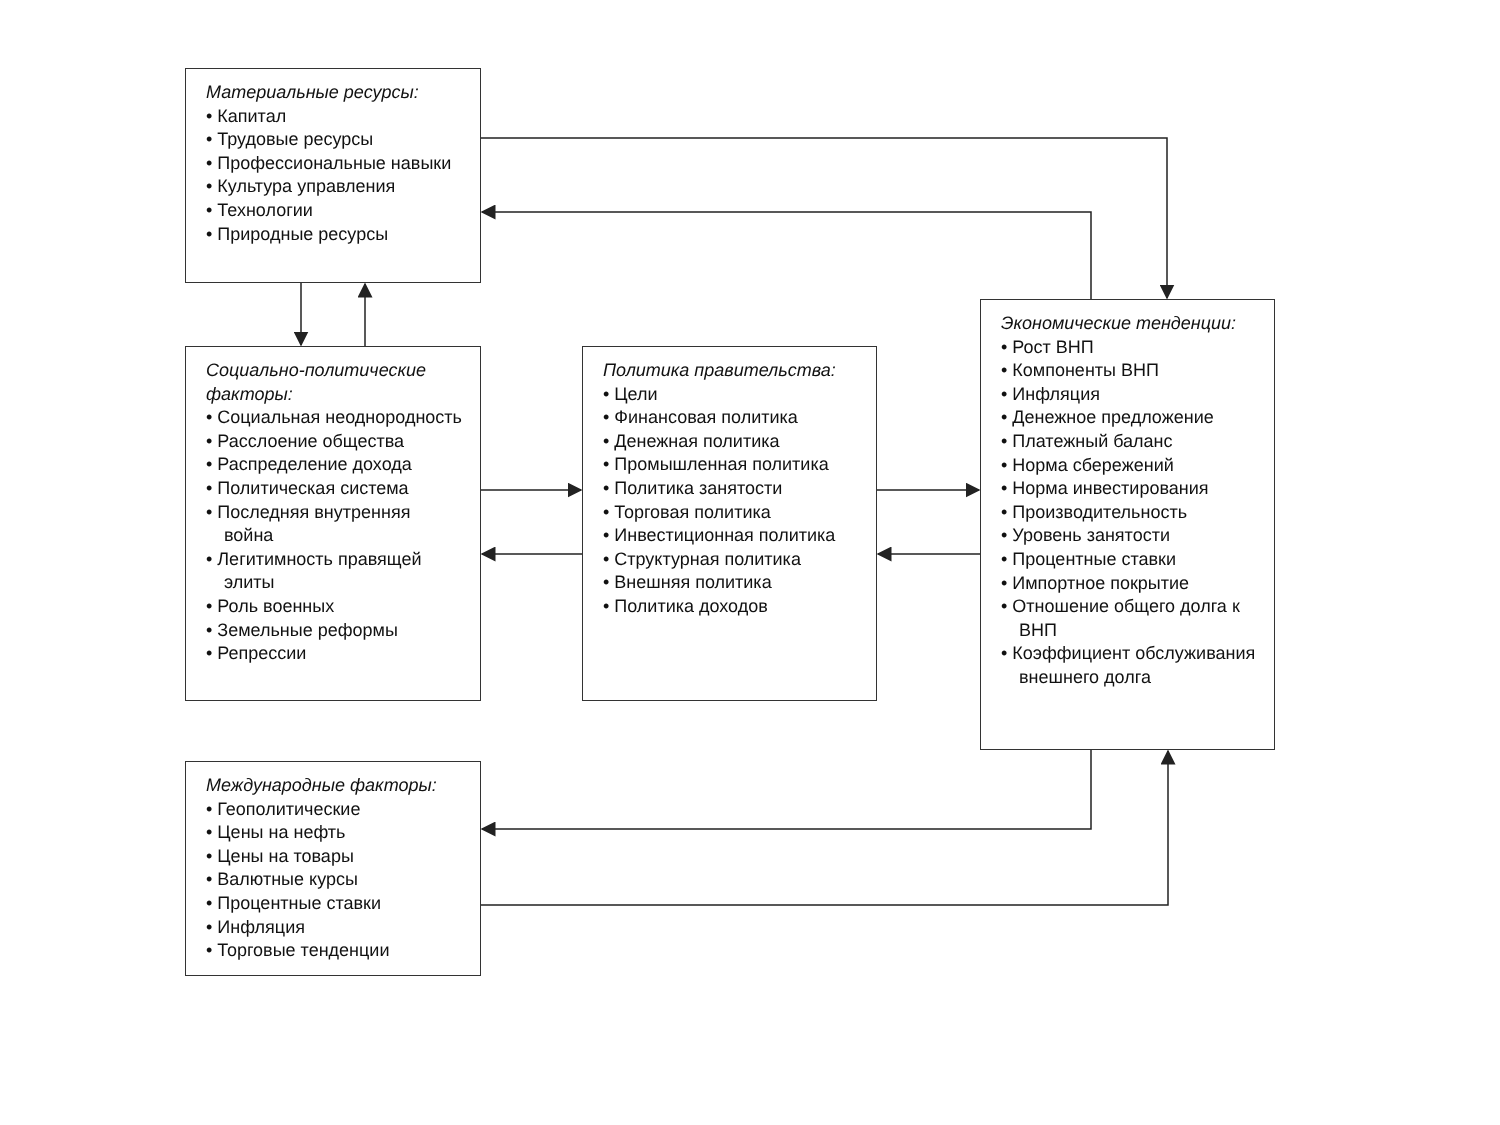Материальные ресурсы:
• Капитал
• Трудовые ресурсы
• Профессиональные навыки
• Культура управления
• Технологии
• Природные ресурсы
Социально-политические факторы:
• Социальная неоднородность
• Расслоение общества
• Распределение дохода
• Политическая система
• Последняя внутренняя война
• Легитимность правящей элиты
• Роль военных
• Земельные реформы
• Репрессии
Политика правительства:
• Цели
• Финансовая политика
• Денежная политика
• Промышленная политика
• Политика занятости
• Торговая политика
• Инвестиционная политика
• Структурная политика
• Внешняя политика
• Политика доходов
Экономические тенденции:
• Рост ВНП
• Компоненты ВНП
• Инфляция
• Денежное предложение
• Платежный баланс
• Норма сбережений
• Норма инвестирования
• Производительность
• Уровень занятости
• Процентные ставки
• Импортное покрытие
• Отношение общего долга к ВНП
• Коэффициент обслуживания внешнего долга
Международные факторы:
• Геополитические
• Цены на нефть
• Цены на товары
• Валютные курсы
• Процентные ставки
• Инфляция
• Торговые тенденции